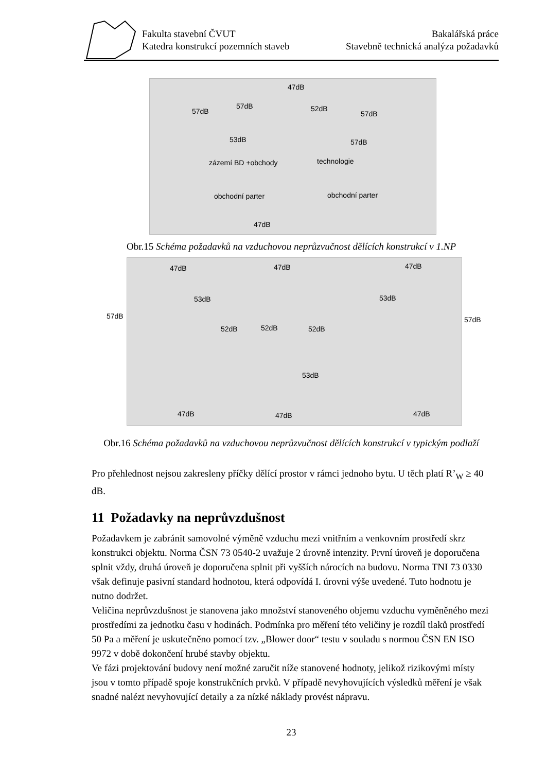Fakulta stavební ČVUT
Katedra konstrukcí pozemních staveb
Bakalářská práce
Stavebně technická analýza požadavků
47dB
57dB
57dB 52dB
57dB
53dB 57dB
zázemí BD +obchody technologie
obchodní parter obchodní parter
47dB
Obr.15 Schéma požadavků na vzduchovou neprůzvučnost dělících konstrukcí v 1.NP
47dB 47dB 47dB
57dB
53dB 53dB
57dB
52dB 52dB 52dB
53dB
47dB 47dB 47dB
Obr.16 Schéma požadavků na vzduchovou neprůzvučnost dělících konstrukcí v typickým podlaží
Pro přehlednost nejsou zakresleny příčky dělící prostor v rámci jednoho bytu. U těch platí R’<sub>W</sub> ≥ 40 dB.
11 Požadavky na neprůvzdušnost
Požadavkem je zabránit samovolné výměně vzduchu mezi vnitřním a venkovním prostředí skrz konstrukci objektu. Norma ČSN 73 0540-2 uvažuje 2 úrovně intenzity. První úroveň je doporučena splnit vždy, druhá úroveň je doporučena splnit při vyšších nárocích na budovu. Norma TNI 73 0330 však definuje pasivní standard hodnotou, která odpovídá I. úrovni výše uvedené. Tuto hodnotu je nutno dodržet.
Veličina neprůvzdušnost je stanovena jako množství stanoveného objemu vzduchu vyměněného mezi prostředími za jednotku času v hodinách. Podmínka pro měření této veličiny je rozdíl tlaků prostředí 50 Pa a měření je uskutečněno pomocí tzv. „Blower door“ testu v souladu s normou ČSN EN ISO 9972 v době dokončení hrubé stavby objektu.
Ve fázi projektování budovy není možné zaručit níže stanovené hodnoty, jelikož rizikovými místy jsou v tomto případě spoje konstrukčních prvků. V případě nevyhovujících výsledků měření je však snadné nalézt nevyhovující detaily a za nízké náklady provést nápravu.
23